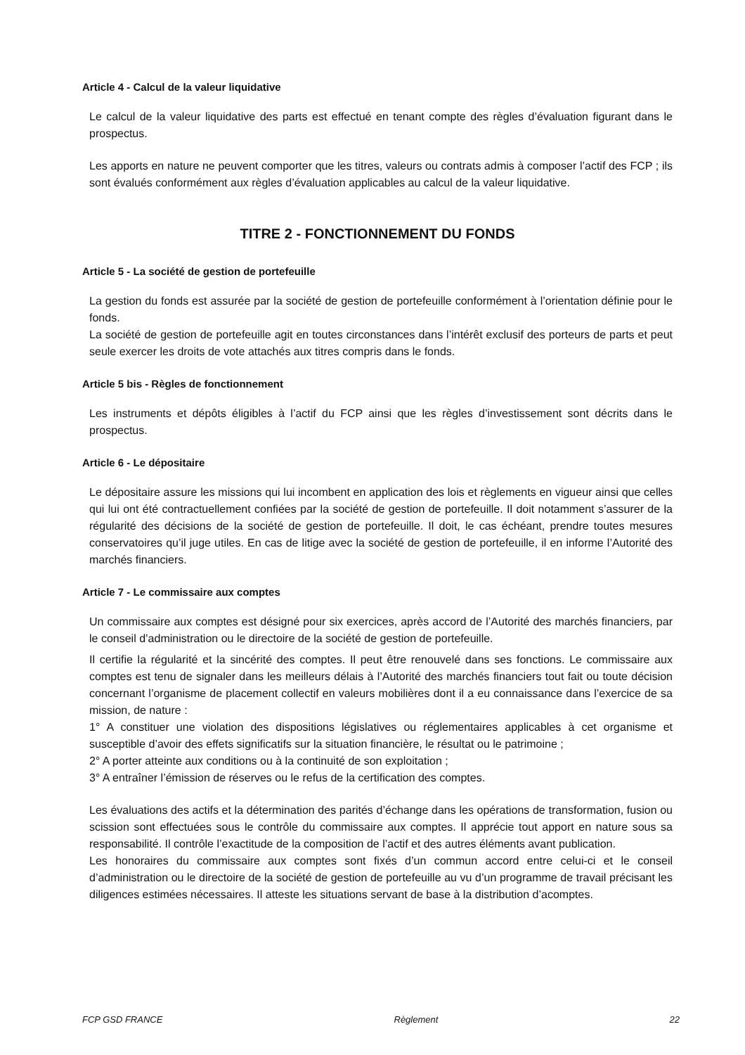Article 4 - Calcul de la valeur liquidative
Le calcul de la valeur liquidative des parts est effectué en tenant compte des règles d’évaluation figurant dans le prospectus.
Les apports en nature ne peuvent comporter que les titres, valeurs ou contrats admis à composer l’actif des FCP ; ils sont évalués conformément aux règles d’évaluation applicables au calcul de la valeur liquidative.
TITRE 2 - FONCTIONNEMENT DU FONDS
Article 5 - La société de gestion de portefeuille
La gestion du fonds est assurée par la société de gestion de portefeuille conformément à l’orientation définie pour le fonds.
La société de gestion de portefeuille agit en toutes circonstances dans l’intérêt exclusif des porteurs de parts et peut seule exercer les droits de vote attachés aux titres compris dans le fonds.
Article 5 bis - Règles de fonctionnement
Les instruments et dépôts éligibles à l’actif du FCP ainsi que les règles d’investissement sont décrits dans le prospectus.
Article 6 - Le dépositaire
Le dépositaire assure les missions qui lui incombent en application des lois et règlements en vigueur ainsi que celles qui lui ont été contractuellement confiées par la société de gestion de portefeuille. Il doit notamment s’assurer de la régularité des décisions de la société de gestion de portefeuille. Il doit, le cas échéant, prendre toutes mesures conservatoires qu’il juge utiles. En cas de litige avec la société de gestion de portefeuille, il en informe l’Autorité des marchés financiers.
Article 7 - Le commissaire aux comptes
Un commissaire aux comptes est désigné pour six exercices, après accord de l’Autorité des marchés financiers, par le conseil d’administration ou le directoire de la société de gestion de portefeuille.
Il certifie la régularité et la sincérité des comptes. Il peut être renouvelé dans ses fonctions. Le commissaire aux comptes est tenu de signaler dans les meilleurs délais à l’Autorité des marchés financiers tout fait ou toute décision concernant l’organisme de placement collectif en valeurs mobilières dont il a eu connaissance dans l’exercice de sa mission, de nature :
1° A constituer une violation des dispositions législatives ou réglementaires applicables à cet organisme et susceptible d’avoir des effets significatifs sur la situation financière, le résultat ou le patrimoine ;
2° A porter atteinte aux conditions ou à la continuité de son exploitation ;
3° A entraîner l’émission de réserves ou le refus de la certification des comptes.
Les évaluations des actifs et la détermination des parités d’échange dans les opérations de transformation, fusion ou scission sont effectuées sous le contrôle du commissaire aux comptes. Il apprécie tout apport en nature sous sa responsabilité. Il contrôle l’exactitude de la composition de l’actif et des autres éléments avant publication.
Les honoraires du commissaire aux comptes sont fixés d’un commun accord entre celui-ci et le conseil d’administration ou le directoire de la société de gestion de portefeuille au vu d’un programme de travail précisant les diligences estimées nécessaires. Il atteste les situations servant de base à la distribution d’acomptes.
FCP GSD FRANCE Règlement 22